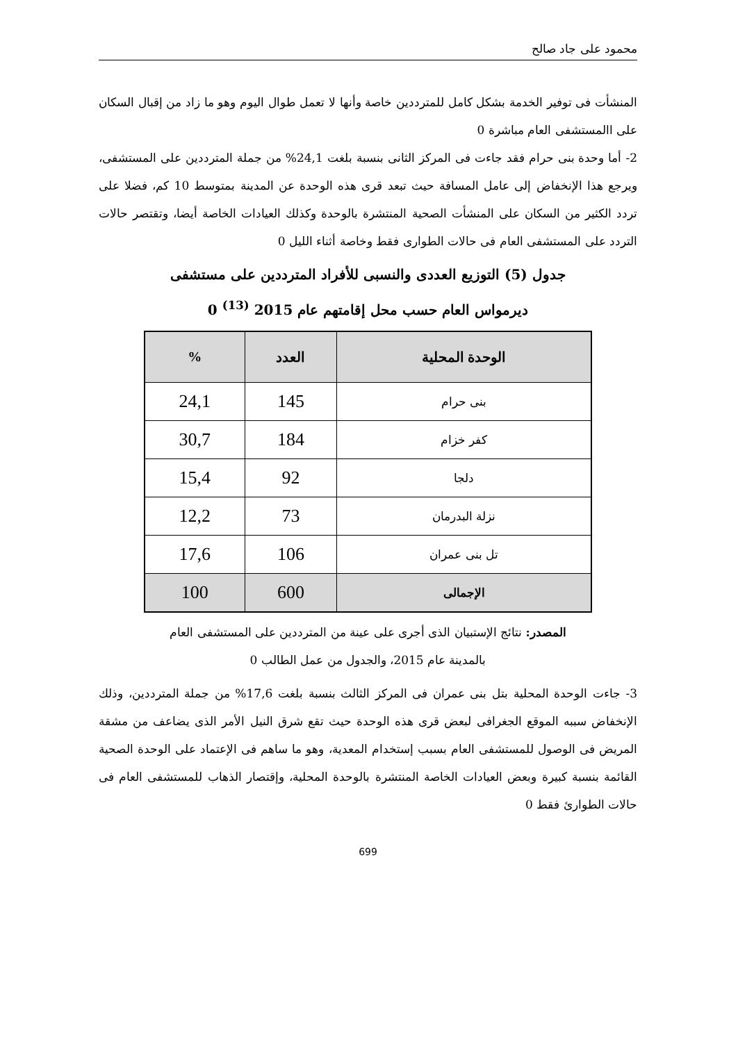محمود على جاد صالح
المنشأت فى توفير الخدمة بشكل كامل للمترددين خاصة وأنها لا تعمل طوال اليوم وهو ما زاد من إقبال السكان على االمستشفى العام مباشرة 0
2- أما وحدة بنى حرام فقد جاءت فى المركز الثانى بنسبة بلغت 24,1% من جملة المترددين على المستشفى، ويرجع هذا الإنخفاض إلى عامل المسافة حيث تبعد قرى هذه الوحدة عن المدينة بمتوسط 10 كم، فضلا على تردد الكثير من السكان على المنشأت الصحية المنتشرة بالوحدة وكذلك العيادات الخاصة أيضا، وتقتصر حالات التردد على المستشفى العام فى حالات الطوارى فقط وخاصة أثناء الليل 0
جدول (5) التوزيع العددى والنسبى للأفراد المترددين على مستشفى
ديرمواس العام حسب محل إقامتهم عام 2015 <sup>(13)</sup> 0
| الوحدة المحلية | العدد | % |
| --- | --- | --- |
| بنى حرام | 145 | 24,1 |
| كفر خزام | 184 | 30,7 |
| دلجا | 92 | 15,4 |
| نزلة البدرمان | 73 | 12,2 |
| تل بنى عمران | 106 | 17,6 |
| الإجمالى | 600 | 100 |
المصدر: نتائج الإستبيان الذى أجرى على عينة من المترددين على المستشفى العام
بالمدينة عام 2015، والجدول من عمل الطالب 0
3- جاءت الوحدة المحلية بتل بنى عمران فى المركز الثالث بنسبة بلغت 17,6% من جملة المترددين، وذلك الإنخفاض سببه الموقع الجغرافى لبعض قرى هذه الوحدة حيث تقع شرق النيل الأمر الذى يضاعف من مشقة المريض فى الوصول للمستشفى العام بسبب إستخدام المعدية، وهو ما ساهم فى الإعتماد على الوحدة الصحية القائمة بنسبة كبيرة وبعض العيادات الخاصة المنتشرة بالوحدة المحلية، وإقتصار الذهاب للمستشفى العام فى حالات الطوارئ فقط 0
699